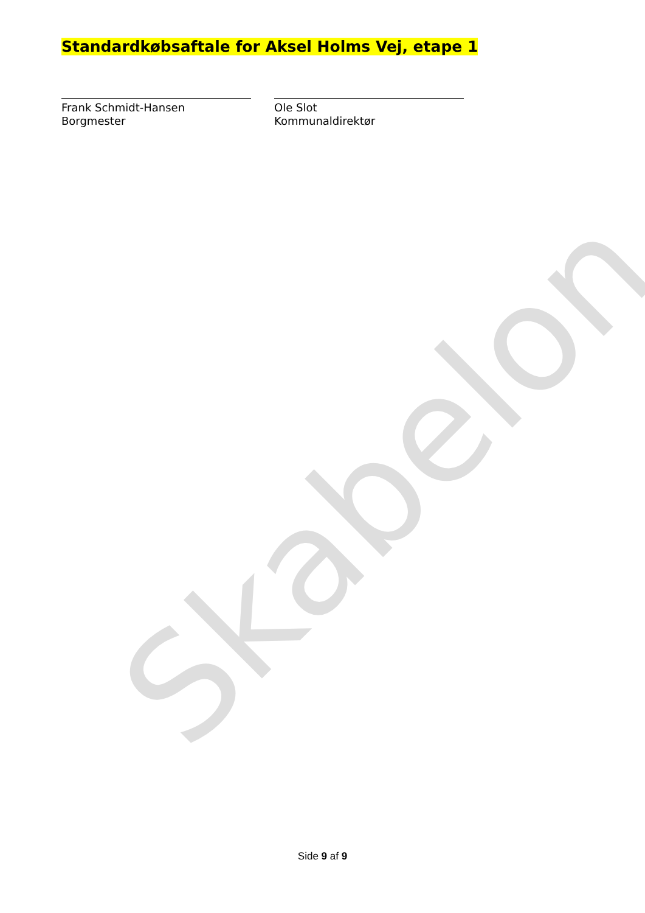Standardkøbsaftale for Aksel Holms Vej, etape 1
Frank Schmidt-Hansen
Borgmester
Ole Slot
Kommunaldirektør
Skabelon
Side 9 af 9